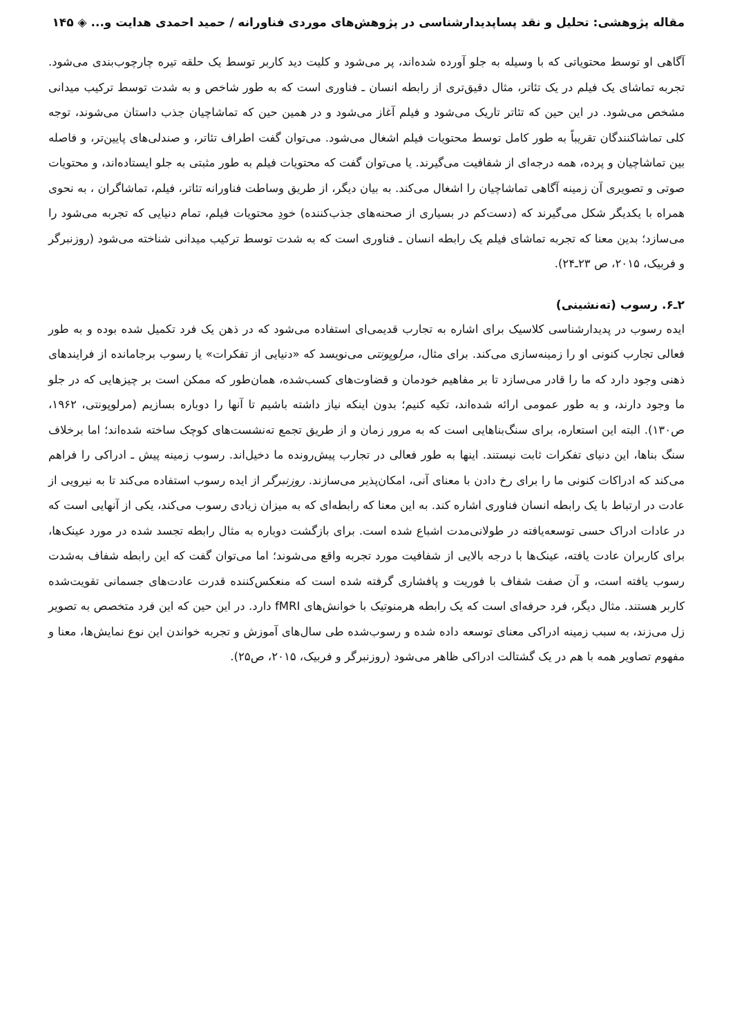مقاله پژوهشی: تحلیل و نقد پساپدیدارشناسی در پژوهش‌های موردی فناورانه / حمید احمدی هدایت و... ◈ ۱۴۵
آگاهی او توسط محتویاتی که با وسیله به جلو آورده شده‌اند، پر می‌شود و کلیت دید کاربر توسط یک حلقه تیره چارچوب‌بندی می‌شود. تجربه تماشای یک فیلم در یک تئاتر، مثال دقیق‌تری از رابطه انسان ـ فناوری است که به طور شاخص و به شدت توسط ترکیب میدانی مشخص می‌شود. در این حین که تئاتر تاریک می‌شود و فیلم آغاز می‌شود و در همین حین که تماشاچیان جذب داستان می‌شوند، توجه کلی تماشاکنندگان تقریباً به طور کامل توسط محتویات فیلم اشغال می‌شود. می‌توان گفت اطراف تئاتر، و صندلی‌های پایین‌تر، و فاصله بین تماشاچیان و پرده، همه درجه‌ای از شفافیت می‌گیرند. یا می‌توان گفت که محتویات فیلم به طور مثبتی به جلو ایستاده‌اند، و محتویات صوتی و تصویری آن زمینه آگاهی تماشاچیان را اشغال می‌کند. به بیان دیگر، از طریق وساطت فناورانه تئاتر، فیلم، تماشاگران ، به نحوی همراه با یکدیگر شکل می‌گیرند که (دست‌کم در بسیاری از صحنه‌های جذب‌کننده) خودِ محتویات فیلم، تمام دنیایی که تجربه می‌شود را می‌سازد؛ بدین معنا که تجربه تماشای فیلم یک رابطه انسان ـ فناوری است که به شدت توسط ترکیب میدانی شناخته می‌شود (روزنبرگر و فربیک، ۲۰۱۵، ص ۲۳ـ۲۴).
۲ـ۶. رسوب (ته‌نشینی)
ایده رسوب در پدیدارشناسی کلاسیک برای اشاره به تجارب قدیمی‌ای استفاده می‌شود که در ذهن یک فرد تکمیل شده بوده و به طور فعالی تجارب کنونی او را زمینه‌سازی می‌کند. برای مثال، مرلوپونتی می‌نویسد که «دنیایی از تفکرات» یا رسوب برجامانده از فرایندهای ذهنی وجود دارد که ما را قادر می‌سازد تا بر مفاهیم خودمان و قضاوت‌های کسب‌شده، همان‌طور که ممکن است بر چیزهایی که در جلو ما وجود دارند، و به طور عمومی ارائه شده‌اند، تکیه کنیم؛ بدون اینکه نیاز داشته باشیم تا آنها را دوباره بسازیم (مرلوپونتی، ۱۹۶۲، ص۱۳۰). البته این استعاره، برای سنگ‌بناهایی است که به مرور زمان و از طریق تجمع ته‌نشست‌های کوچک ساخته شده‌اند؛ اما برخلاف سنگ بناها، این دنیای تفکرات ثابت نیستند. اینها به طور فعالی در تجارب پیش‌رونده ما دخیل‌اند. رسوب زمینه پیش ـ ادراکی را فراهم می‌کند که ادراکات کنونی ما را برای رخ دادن با معنای آنی، امکان‌پذیر می‌سازند. روزنبرگر از ایده رسوب استفاده می‌کند تا به نیرویی از عادت در ارتباط با یک رابطه انسان فناوری اشاره کند. به این معنا که رابطه‌ای که به میزان زیادی رسوب می‌کند، یکی از آنهایی است که در عادات ادراک حسی توسعه‌یافته در طولانی‌مدت اشباع شده است. برای بازگشت دوباره به مثال رابطه تجسد شده در مورد عینک‌ها، برای کاربران عادت یافته، عینک‌ها با درجه بالایی از شفافیت مورد تجربه واقع می‌شوند؛ اما می‌توان گفت که این رابطه شفاف به‌شدت رسوب یافته است، و آن صفت شفاف با فوریت و پافشاری گرفته شده است که منعکس‌کننده قدرت عادت‌های جسمانی تقویت‌شده کاربر هستند. مثال دیگر، فرد حرفه‌ای است که یک رابطه هرمنوتیک با خوانش‌های fMRI دارد. در این حین که این فرد متخصص به تصویر زل می‌زند، به سبب زمینه ادراکی معنای توسعه داده شده و رسوب‌شده طی سال‌های آموزش و تجربه خواندن این نوع نمایش‌ها، معنا و مفهوم تصاویر همه با هم در یک گشتالت ادراکی ظاهر می‌شود (روزنبرگر و فربیک، ۲۰۱۵، ص۲۵).